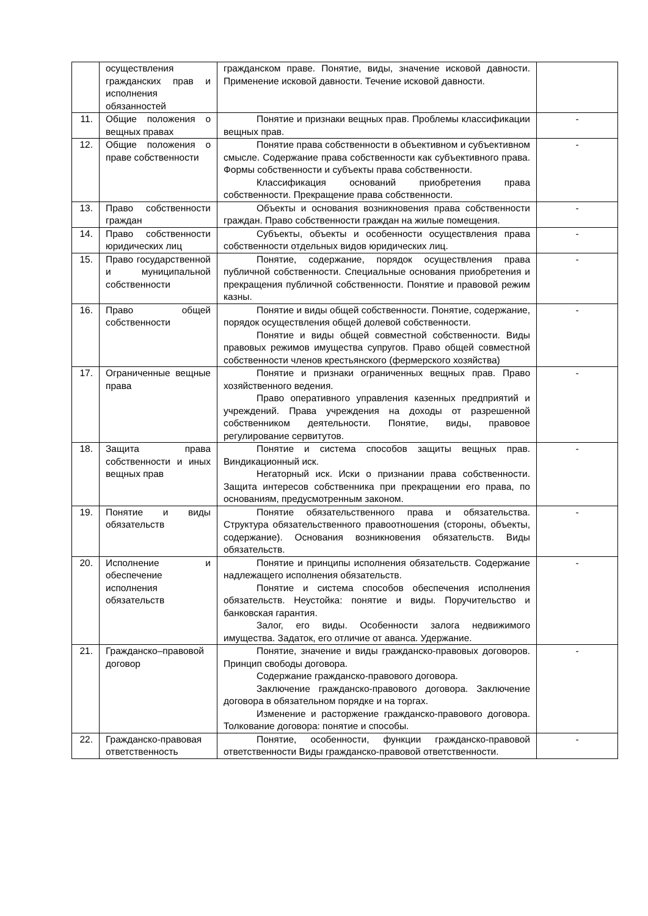| | осуществления гражданских прав и исполнения обязанностей | гражданском праве. Понятие, виды, значение исковой давности. Применение исковой давности. Течение исковой давности. | |
| 11. | Общие положения о вещных правах | Понятие и признаки вещных прав. Проблемы классификации вещных прав. | - |
| 12. | Общие положения о праве собственности | Понятие права собственности в объективном и субъективном смысле. Содержание права собственности как субъективного права. Формы собственности и субъекты права собственности. Классификация оснований приобретения права собственности. Прекращение права собственности. | - |
| 13. | Право собственности граждан | Объекты и основания возникновения права собственности граждан. Право собственности граждан на жилые помещения. | - |
| 14. | Право собственности юридических лиц | Субъекты, объекты и особенности осуществления права собственности отдельных видов юридических лиц. | - |
| 15. | Право государственной и муниципальной собственности | Понятие, содержание, порядок осуществления права публичной собственности. Специальные основания приобретения и прекращения публичной собственности. Понятие и правовой режим казны. | - |
| 16. | Право общей собственности | Понятие и виды общей собственности. Понятие, содержание, порядок осуществления общей долевой собственности. Понятие и виды общей совместной собственности. Виды правовых режимов имущества супругов. Право общей совместной собственности членов крестьянского (фермерского хозяйства) | - |
| 17. | Ограниченные вещные права | Понятие и признаки ограниченных вещных прав. Право хозяйственного ведения. Право оперативного управления казенных предприятий и учреждений. Права учреждения на доходы от разрешенной собственником деятельности. Понятие, виды, правовое регулирование сервитутов. | - |
| 18. | Защита права собственности и иных вещных прав | Понятие и система способов защиты вещных прав. Виндикационный иск. Негаторный иск. Иски о признании права собственности. Защита интересов собственника при прекращении его права, по основаниям, предусмотренным законом. | - |
| 19. | Понятие и виды обязательств | Понятие обязательственного права и обязательства. Структура обязательственного правоотношения (стороны, объекты, содержание). Основания возникновения обязательств. Виды обязательств. | - |
| 20. | Исполнение и обеспечение исполнения обязательств | Понятие и принципы исполнения обязательств. Содержание надлежащего исполнения обязательств. Понятие и система способов обеспечения исполнения обязательств. Неустойка: понятие и виды. Поручительство и банковская гарантия. Залог, его виды. Особенности залога недвижимого имущества. Задаток, его отличие от аванса. Удержание. | - |
| 21. | Гражданско–правовой договор | Понятие, значение и виды гражданско-правовых договоров. Принцип свободы договора. Содержание гражданско-правового договора. Заключение гражданско-правового договора. Заключение договора в обязательном порядке и на торгах. Изменение и расторжение гражданско-правового договора. Толкование договора: понятие и способы. | - |
| 22. | Гражданско-правовая ответственность | Понятие, особенности, функции гражданско-правовой ответственности Виды гражданско-правовой ответственности. | - |